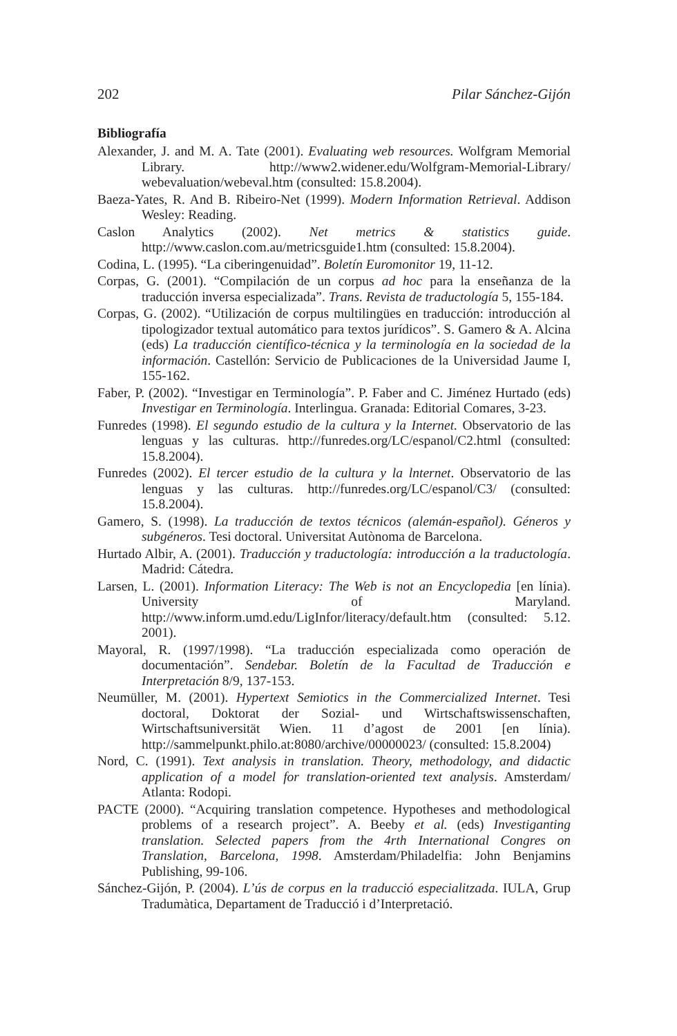202 Pilar Sánchez-Gijón
Bibliografía
Alexander, J. and M. A. Tate (2001). Evaluating web resources. Wolfgram Memorial Library. http://www2.widener.edu/Wolfgram-Memorial-Library/ webevaluation/webeval.htm (consulted: 15.8.2004).
Baeza-Yates, R. And B. Ribeiro-Net (1999). Modern Information Retrieval. Addison Wesley: Reading.
Caslon Analytics (2002). Net metrics & statistics guide. http://www.caslon.com.au/metricsguide1.htm (consulted: 15.8.2004).
Codina, L. (1995). “La ciberingenuidad”. Boletín Euromonitor 19, 11-12.
Corpas, G. (2001). “Compilación de un corpus ad hoc para la enseñanza de la traducción inversa especializada”. Trans. Revista de traductología 5, 155-184.
Corpas, G. (2002). “Utilización de corpus multilingües en traducción: introducción al tipologizador textual automático para textos jurídicos”. S. Gamero & A. Alcina (eds) La traducción científico-técnica y la terminología en la sociedad de la información. Castellón: Servicio de Publicaciones de la Universidad Jaume I, 155-162.
Faber, P. (2002). “Investigar en Terminología”. P. Faber and C. Jiménez Hurtado (eds) Investigar en Terminología. Interlingua. Granada: Editorial Comares, 3-23.
Funredes (1998). El segundo estudio de la cultura y la Internet. Observatorio de las lenguas y las culturas. http://funredes.org/LC/espanol/C2.html (consulted: 15.8.2004).
Funredes (2002). El tercer estudio de la cultura y la lnternet. Observatorio de las lenguas y las culturas. http://funredes.org/LC/espanol/C3/ (consulted: 15.8.2004).
Gamero, S. (1998). La traducción de textos técnicos (alemán-español). Géneros y subgéneros. Tesi doctoral. Universitat Autònoma de Barcelona.
Hurtado Albir, A. (2001). Traducción y traductología: introducción a la traductología. Madrid: Cátedra.
Larsen, L. (2001). Information Literacy: The Web is not an Encyclopedia [en línia). University of Maryland. http://www.inform.umd.edu/LigInfor/literacy/default.htm (consulted: 5.12. 2001).
Mayoral, R. (1997/1998). “La traducción especializada como operación de documentación”. Sendebar. Boletín de la Facultad de Traducción e Interpretación 8/9, 137-153.
Neumüller, M. (2001). Hypertext Semiotics in the Commercialized Internet. Tesi doctoral, Doktorat der Sozial- und Wirtschaftswissenschaften, Wirtschaftsuniversität Wien. 11 d’agost de 2001 [en línia). http://sammelpunkt.philo.at:8080/archive/00000023/ (consulted: 15.8.2004)
Nord, C. (1991). Text analysis in translation. Theory, methodology, and didactic application of a model for translation-oriented text analysis. Amsterdam/ Atlanta: Rodopi.
PACTE (2000). “Acquiring translation competence. Hypotheses and methodological problems of a research project”. A. Beeby et al. (eds) Investiganting translation. Selected papers from the 4rth International Congres on Translation, Barcelona, 1998. Amsterdam/Philadelfia: John Benjamins Publishing, 99-106.
Sánchez-Gijón, P. (2004). L’ús de corpus en la traducció especialitzada. IULA, Grup Tradumàtica, Departament de Traducció i d’Interpretació.